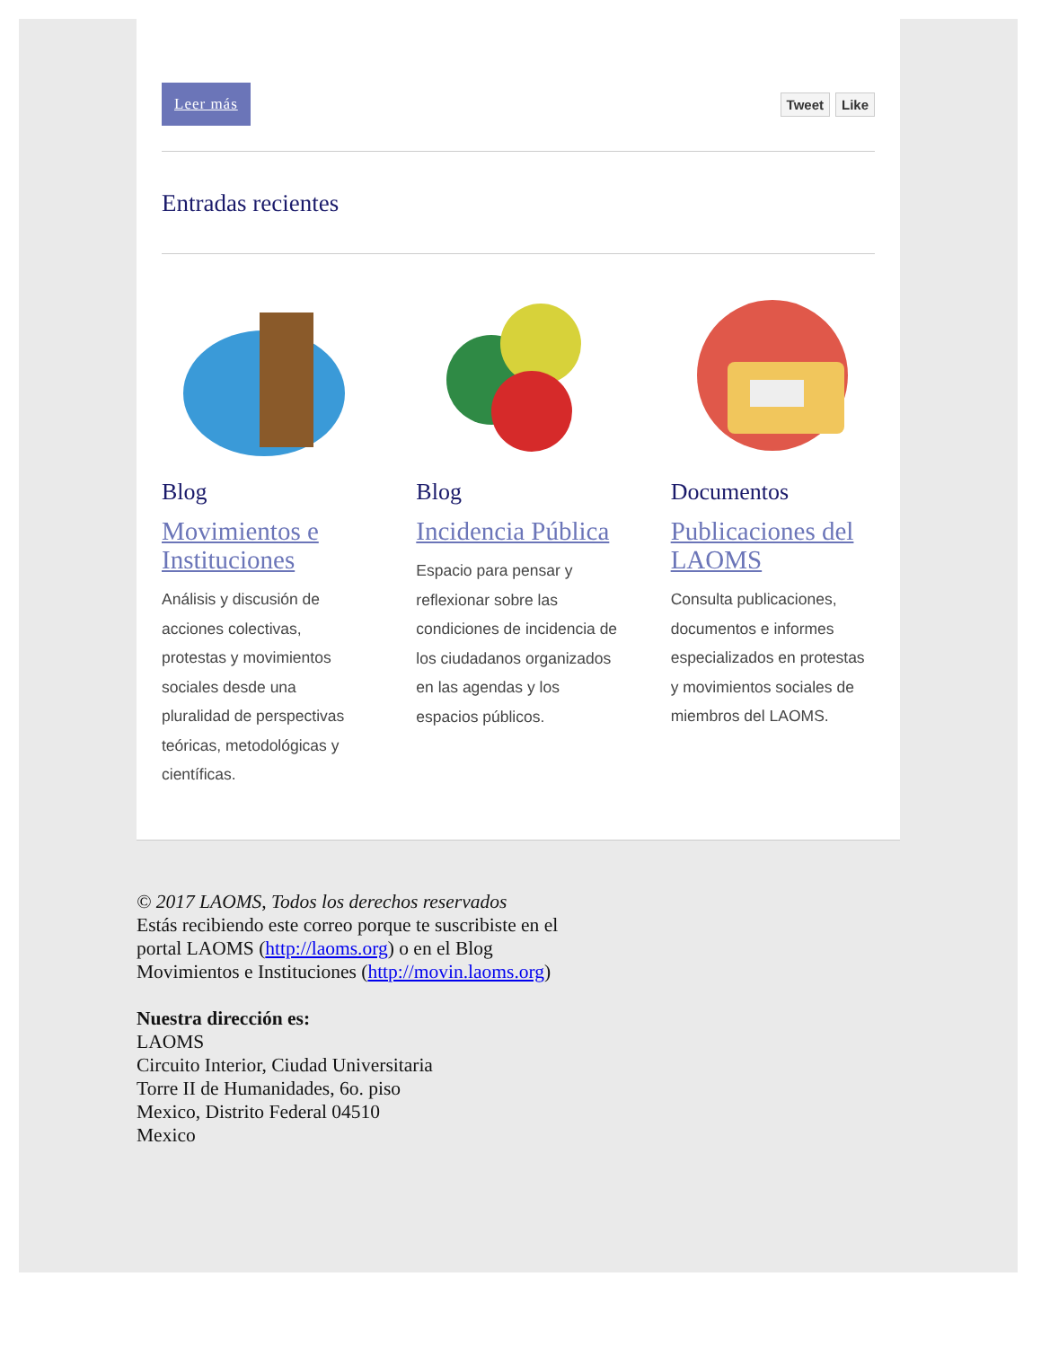Leer más Tweet Like
Entradas recientes
Blog
Movimientos e Instituciones
Análisis y discusión de acciones colectivas, protestas y movimientos sociales desde una pluralidad de perspectivas teóricas, metodológicas y científicas.
Blog
Incidencia Pública
Espacio para pensar y reflexionar sobre las condiciones de incidencia de los ciudadanos organizados en las agendas y los espacios públicos.
Documentos
Publicaciones del LAOMS
Consulta publicaciones, documentos e informes especializados en protestas y movimientos sociales de miembros del LAOMS.
© 2017 LAOMS, Todos los derechos reservados
Estás recibiendo este correo porque te suscribiste en el
portal LAOMS (http://laoms.org) o en el Blog
Movimientos e Instituciones (http://movin.laoms.org)
Nuestra dirección es:
LAOMS
Circuito Interior, Ciudad Universitaria
Torre II de Humanidades, 6o. piso
Mexico, Distrito Federal 04510
Mexico